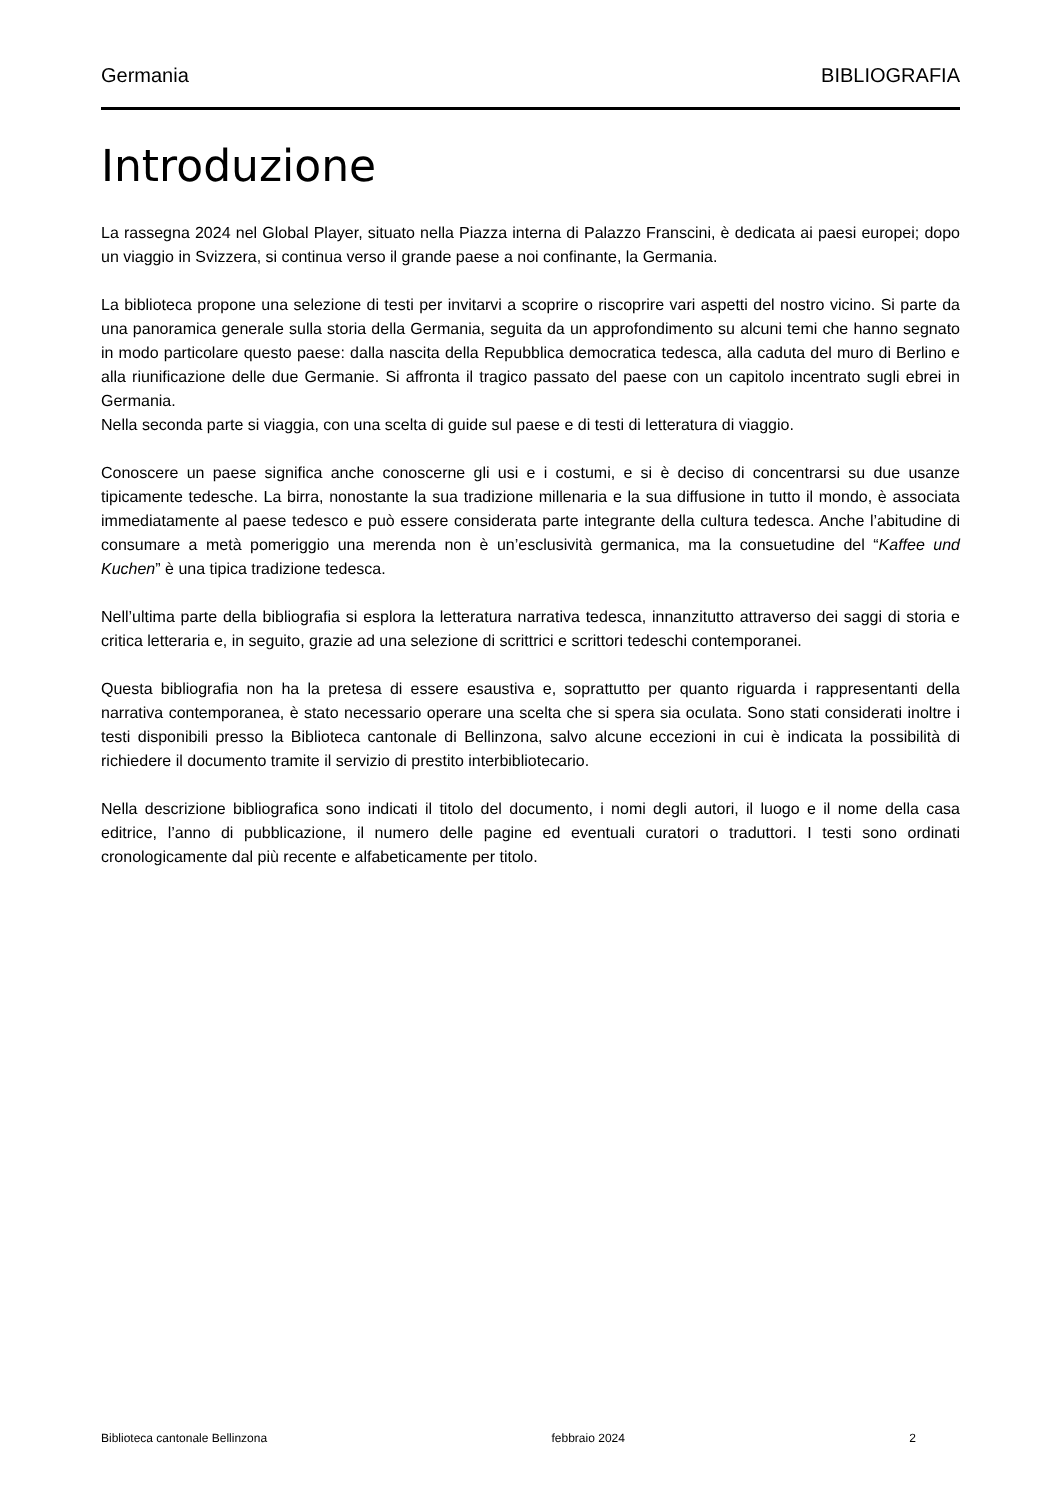Germania BIBLIOGRAFIA
Introduzione
La rassegna 2024 nel Global Player, situato nella Piazza interna di Palazzo Franscini, è dedicata ai paesi europei; dopo un viaggio in Svizzera, si continua verso il grande paese a noi confinante, la Germania.
La biblioteca propone una selezione di testi per invitarvi a scoprire o riscoprire vari aspetti del nostro vicino. Si parte da una panoramica generale sulla storia della Germania, seguita da un approfondimento su alcuni temi che hanno segnato in modo particolare questo paese: dalla nascita della Repubblica democratica tedesca, alla caduta del muro di Berlino e alla riunificazione delle due Germanie. Si affronta il tragico passato del paese con un capitolo incentrato sugli ebrei in Germania.
Nella seconda parte si viaggia, con una scelta di guide sul paese e di testi di letteratura di viaggio.
Conoscere un paese significa anche conoscerne gli usi e i costumi, e si è deciso di concentrarsi su due usanze tipicamente tedesche. La birra, nonostante la sua tradizione millenaria e la sua diffusione in tutto il mondo, è associata immediatamente al paese tedesco e può essere considerata parte integrante della cultura tedesca. Anche l’abitudine di consumare a metà pomeriggio una merenda non è un’esclusività germanica, ma la consuetudine del “Kaffee und Kuchen” è una tipica tradizione tedesca.
Nell’ultima parte della bibliografia si esplora la letteratura narrativa tedesca, innanzitutto attraverso dei saggi di storia e critica letteraria e, in seguito, grazie ad una selezione di scrittrici e scrittori tedeschi contemporanei.
Questa bibliografia non ha la pretesa di essere esaustiva e, soprattutto per quanto riguarda i rappresentanti della narrativa contemporanea, è stato necessario operare una scelta che si spera sia oculata. Sono stati considerati inoltre i testi disponibili presso la Biblioteca cantonale di Bellinzona, salvo alcune eccezioni in cui è indicata la possibilità di richiedere il documento tramite il servizio di prestito interbibliotecario.
Nella descrizione bibliografica sono indicati il titolo del documento, i nomi degli autori, il luogo e il nome della casa editrice, l’anno di pubblicazione, il numero delle pagine ed eventuali curatori o traduttori. I testi sono ordinati cronologicamente dal più recente e alfabeticamente per titolo.
Biblioteca cantonale Bellinzona febbraio 2024 2